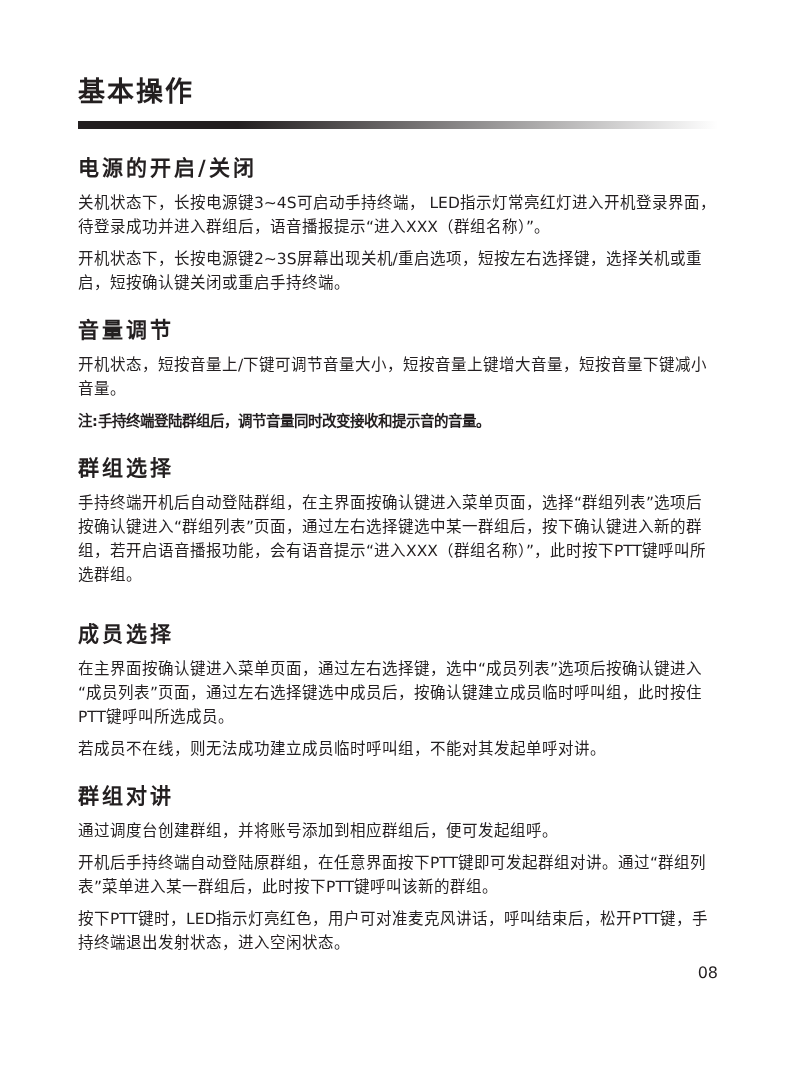基本操作
电源的开启/关闭
关机状态下，长按电源键3~4S可启动手持终端， LED指示灯常亮红灯进入开机登录界面，待登录成功并进入群组后，语音播报提示“进入XXX（群组名称）”。
开机状态下，长按电源键2~3S屏幕出现关机/重启选项，短按左右选择键，选择关机或重启，短按确认键关闭或重启手持终端。
音量调节
开机状态，短按音量上/下键可调节音量大小，短按音量上键增大音量，短按音量下键减小音量。
注:手持终端登陆群组后，调节音量同时改变接收和提示音的音量。
群组选择
手持终端开机后自动登陆群组，在主界面按确认键进入菜单页面，选择“群组列表”选项后按确认键进入“群组列表”页面，通过左右选择键选中某一群组后，按下确认键进入新的群组，若开启语音播报功能，会有语音提示“进入XXX（群组名称）”，此时按下PTT键呼叫所选群组。
成员选择
在主界面按确认键进入菜单页面，通过左右选择键，选中“成员列表”选项后按确认键进入“成员列表”页面，通过左右选择键选中成员后，按确认键建立成员临时呼叫组，此时按住PTT键呼叫所选成员。
若成员不在线，则无法成功建立成员临时呼叫组，不能对其发起单呼对讲。
群组对讲
通过调度台创建群组，并将账号添加到相应群组后，便可发起组呼。
开机后手持终端自动登陆原群组，在任意界面按下PTT键即可发起群组对讲。通过“群组列表”菜单进入某一群组后，此时按下PTT键呼叫该新的群组。
按下PTT键时，LED指示灯亮红色，用户可对准麦克风讲话，呼叫结束后，松开PTT键，手持终端退出发射状态，进入空闲状态。
08